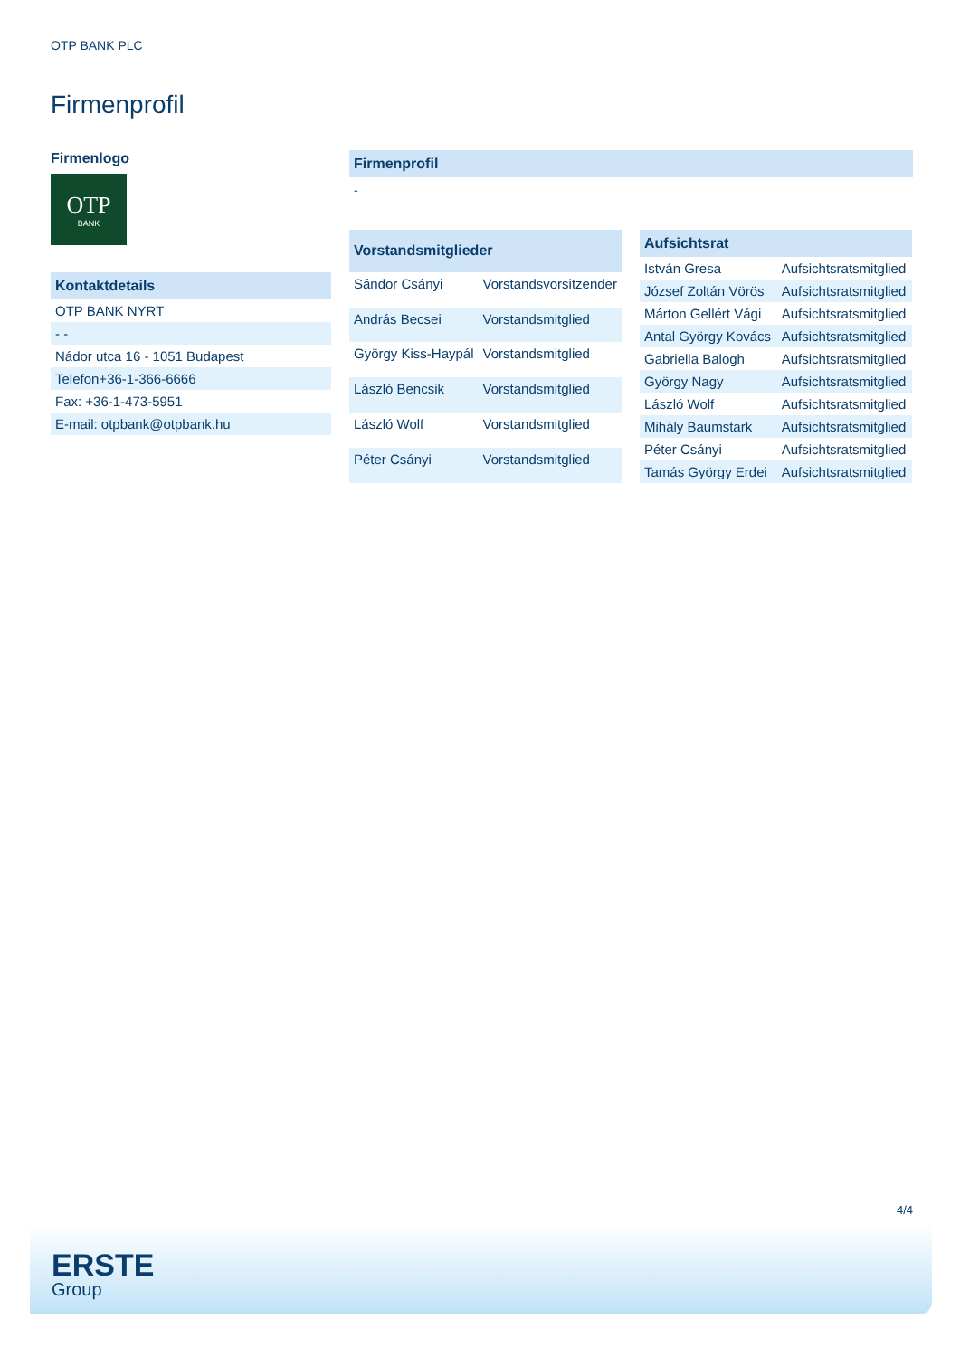OTP BANK PLC
Firmenprofil
Firmenlogo
OTP
BANK
| Kontaktdetails |
| --- |
| OTP BANK NYRT |
| - - |
| Nádor utca 16 - 1051 Budapest |
| Telefon+36-1-366-6666 |
| Fax: +36-1-473-5951 |
| E-mail: otpbank@otpbank.hu |
| Firmenprofil |
| --- |
-
| Vorstandsmitglieder | |
| --- | --- |
| Sándor Csányi | Vorstandsvorsitzender |
| András Becsei | Vorstandsmitglied |
| György Kiss-Haypál | Vorstandsmitglied |
| László Bencsik | Vorstandsmitglied |
| László Wolf | Vorstandsmitglied |
| Péter Csányi | Vorstandsmitglied |
| Aufsichtsrat | |
| --- | --- |
| István Gresa | Aufsichtsratsmitglied |
| József Zoltán Vörös | Aufsichtsratsmitglied |
| Márton Gellért Vági | Aufsichtsratsmitglied |
| Antal György Kovács | Aufsichtsratsmitglied |
| Gabriella Balogh | Aufsichtsratsmitglied |
| György Nagy | Aufsichtsratsmitglied |
| László Wolf | Aufsichtsratsmitglied |
| Mihály Baumstark | Aufsichtsratsmitglied |
| Péter Csányi | Aufsichtsratsmitglied |
| Tamás György Erdei | Aufsichtsratsmitglied |
4/4
ERSTE
Group